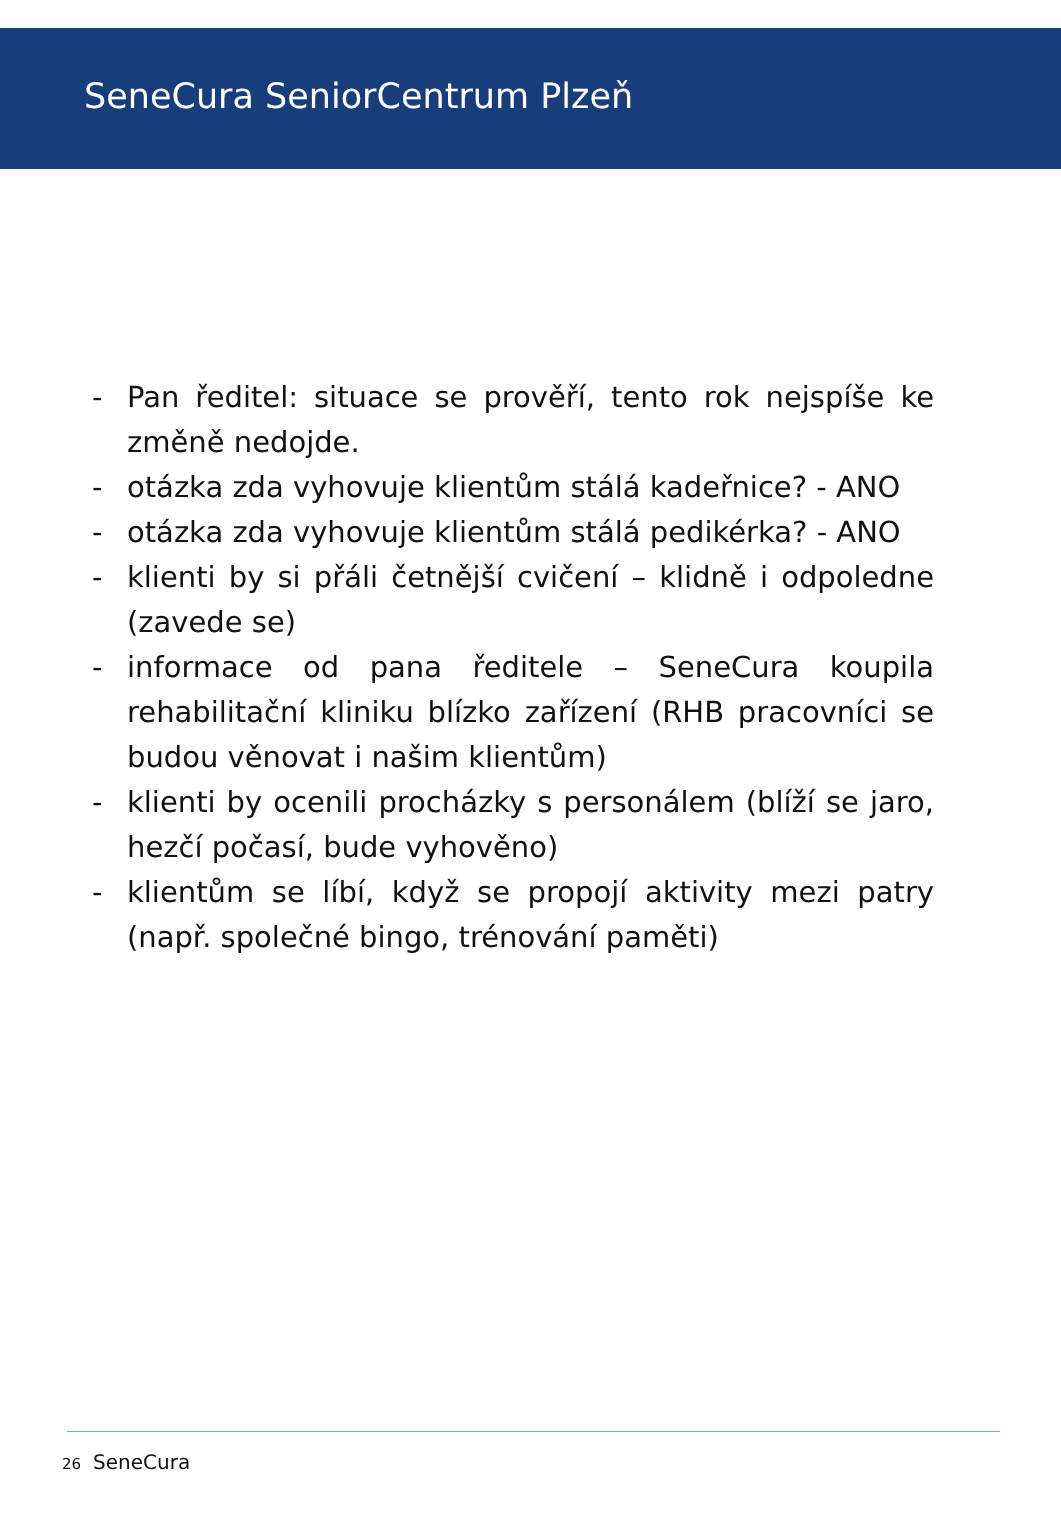SeneCura SeniorCentrum Plzeň
- Pan ředitel: situace se prověří, tento rok nejspíše ke změně nedojde.
- otázka zda vyhovuje klientům stálá kadeřnice? - ANO
- otázka zda vyhovuje klientům stálá pedikérka? - ANO
- klienti by si přáli četnější cvičení – klidně i odpoledne (zavede se)
- informace od pana ředitele – SeneCura koupila rehabilitační kliniku blízko zařízení (RHB pracovníci se budou věnovat i našim klientům)
- klienti by ocenili procházky s personálem (blíží se jaro, hezčí počasí, bude vyhověno)
- klientům se líbí, když se propojí aktivity mezi patry (např. společné bingo, trénování paměti)
26 SeneCura